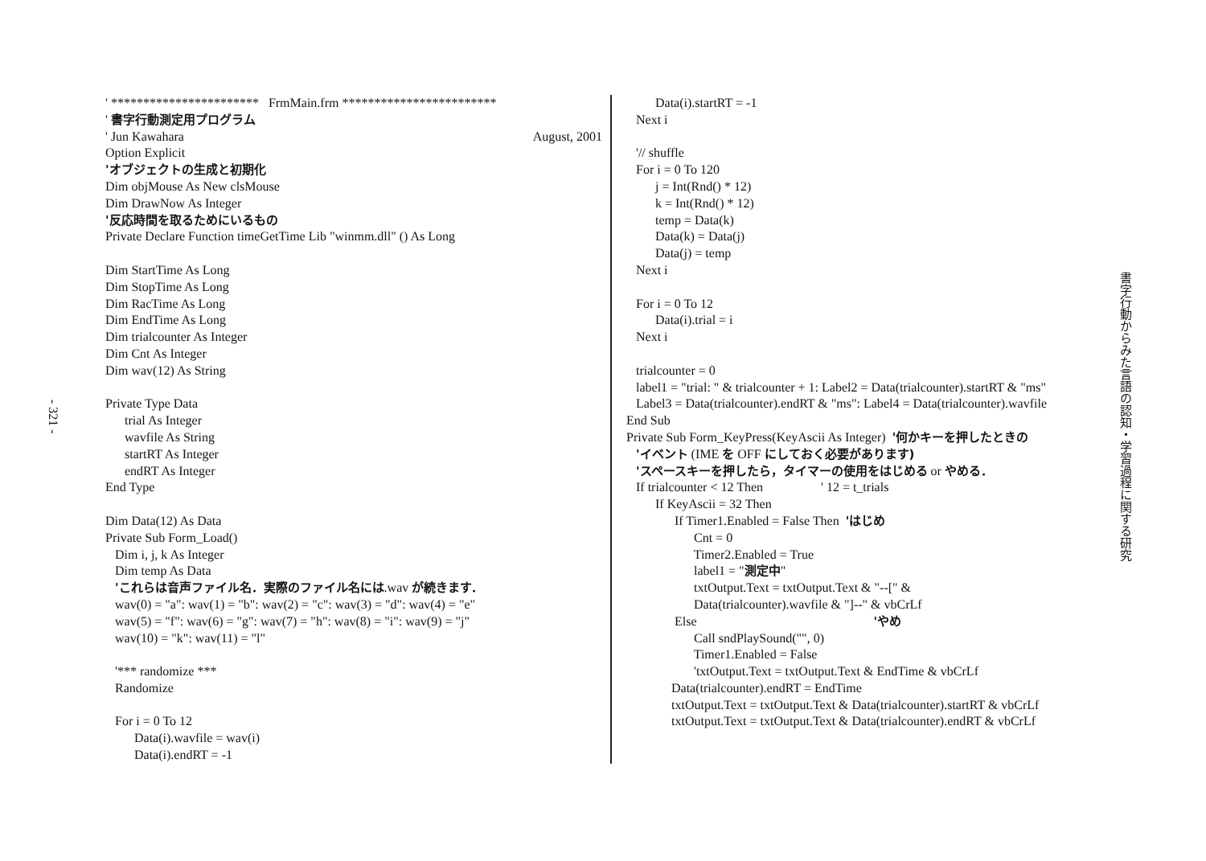- 321 -
' *********************** FrmMain.frm ************************ ' 書字行動測定用プログラム
' Jun Kawahara August, 2001
Option Explicit 'オブジェクトの生成と初期化 Dim objMouse As New clsMouse Dim DrawNow As Integer '反応時間を取るためにいるもの Private Declare Function timeGetTime Lib "winmm.dll" () As Long Dim StartTime As Long Dim StopTime As Long Dim RacTime As Long Dim EndTime As Long Dim trialcounter As Integer Dim Cnt As Integer Dim wav(12) As String Private Type Data trial As Integer wavfile As String startRT As Integer endRT As Integer End Type Dim Data(12) As Data Private Sub Form_Load() Dim i, j, k As Integer Dim temp As Data 'これらは音声ファイル名．実際のファイル名には.wav が続きます． wav(0) = "a": wav(1) = "b": wav(2) = "c": wav(3) = "d": wav(4) = "e" wav(5) = "f": wav(6) = "g": wav(7) = "h": wav(8) = "i": wav(9) = "j" wav(10) = "k": wav(11) = "l" '*** randomize *** Randomize For i = 0 To 12 Data(i).wavfile = wav(i) Data(i).endRT = -1
Data(i).startRT = -1 Next i '// shuffle For i = 0 To 120 j = Int(Rnd() * 12) k = Int(Rnd() * 12) temp = Data(k) Data(k) = Data(j) Data(j) = temp Next i For i = 0 To 12 Data(i).trial = i Next i trialcounter = 0 label1 = "trial: " & trialcounter + 1: Label2 = Data(trialcounter).startRT & "ms" Label3 = Data(trialcounter).endRT & "ms": Label4 = Data(trialcounter).wavfile End Sub Private Sub Form_KeyPress(KeyAscii As Integer) '何かキーを押したときの 'イベント (IME を OFF にしておく必要があります) 'スペースキーを押したら，タイマーの使用をはじめる or やめる． If trialcounter < 12 Then ' 12 = t_trials If KeyAscii = 32 Then If Timer1.Enabled = False Then 'はじめ Cnt = 0 Timer2.Enabled = True label1 = "測定中" txtOutput.Text = txtOutput.Text & "--[" & Data(trialcounter).wavfile & "]--" & vbCrLf Else 'やめ Call sndPlaySound("", 0) Timer1.Enabled = False 'txtOutput.Text = txtOutput.Text & EndTime & vbCrLf Data(trialcounter).endRT = EndTime txtOutput.Text = txtOutput.Text & Data(trialcounter).startRT & vbCrLf txtOutput.Text = txtOutput.Text & Data(trialcounter).endRT & vbCrLf
書字行動からみた言語の認知・学習過程に関する研究